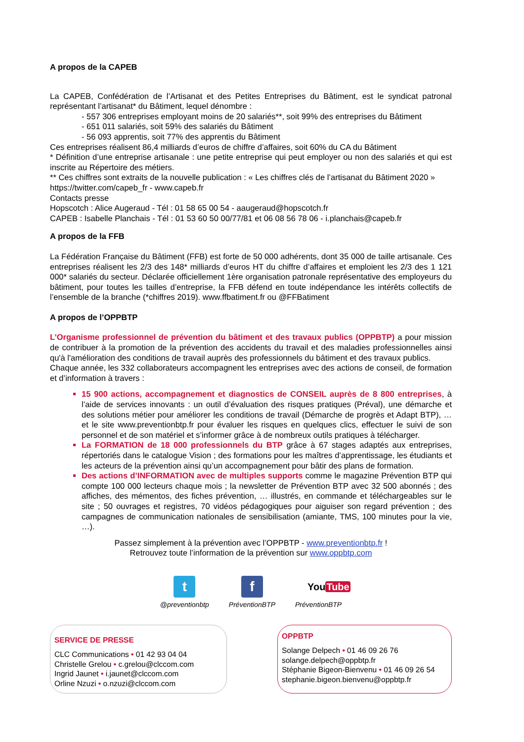A propos de la CAPEB
La CAPEB, Confédération de l’Artisanat et des Petites Entreprises du Bâtiment, est le syndicat patronal représentant l’artisanat* du Bâtiment, lequel dénombre :
- 557 306 entreprises employant moins de 20 salariés**, soit 99% des entreprises du Bâtiment
- 651 011 salariés, soit 59% des salariés du Bâtiment
- 56 093 apprentis, soit 77% des apprentis du Bâtiment
Ces entreprises réalisent 86,4 milliards d’euros de chiffre d’affaires, soit 60% du CA du Bâtiment
* Définition d’une entreprise artisanale : une petite entreprise qui peut employer ou non des salariés et qui est inscrite au Répertoire des métiers.
** Ces chiffres sont extraits de la nouvelle publication : « Les chiffres clés de l’artisanat du Bâtiment 2020 »
https://twitter.com/capeb_fr - www.capeb.fr
Contacts presse
Hopscotch : Alice Augeraud - Tél : 01 58 65 00 54 - aaugeraud@hopscotch.fr
CAPEB : Isabelle Planchais - Tél : 01 53 60 50 00/77/81 et 06 08 56 78 06 - i.planchais@capeb.fr
A propos de la FFB
La Fédération Française du Bâtiment (FFB) est forte de 50 000 adhérents, dont 35 000 de taille artisanale. Ces entreprises réalisent les 2/3 des 148* milliards d’euros HT du chiffre d’affaires et emploient les 2/3 des 1 121 000* salariés du secteur. Déclarée officiellement 1ère organisation patronale représentative des employeurs du bâtiment, pour toutes les tailles d’entreprise, la FFB défend en toute indépendance les intérêts collectifs de l’ensemble de la branche (*chiffres 2019). www.ffbatiment.fr ou @FFBatiment
A propos de l’OPPBTP
L’Organisme professionnel de prévention du bâtiment et des travaux publics (OPPBTP) a pour mission de contribuer à la promotion de la prévention des accidents du travail et des maladies professionnelles ainsi qu'à l'amélioration des conditions de travail auprès des professionnels du bâtiment et des travaux publics.
Chaque année, les 332 collaborateurs accompagnent les entreprises avec des actions de conseil, de formation et d’information à travers :
15 900 actions, accompagnement et diagnostics de CONSEIL auprès de 8 800 entreprises, à l’aide de services innovants : un outil d’évaluation des risques pratiques (Préval), une démarche et des solutions métier pour améliorer les conditions de travail (Démarche de progrès et Adapt BTP), … et le site www.preventionbtp.fr pour évaluer les risques en quelques clics, effectuer le suivi de son personnel et de son matériel et s’informer grâce à de nombreux outils pratiques à télécharger.
La FORMATION de 18 000 professionnels du BTP grâce à 67 stages adaptés aux entreprises, répertoriés dans le catalogue Vision ; des formations pour les maîtres d’apprentissage, les étudiants et les acteurs de la prévention ainsi qu’un accompagnement pour bâtir des plans de formation.
Des actions d’INFORMATION avec de multiples supports comme le magazine Prévention BTP qui compte 100 000 lecteurs chaque mois ; la newsletter de Prévention BTP avec 32 500 abonnés ; des affiches, des mémentos, des fiches prévention, … illustrés, en commande et téléchargeables sur le site ; 50 ouvrages et registres, 70 vidéos pédagogiques pour aiguiser son regard prévention ; des campagnes de communication nationales de sensibilisation (amiante, TMS, 100 minutes pour la vie, …).
Passez simplement à la prévention avec l’OPPBTP - www.preventionbtp.fr !
Retrouvez toute l’information de la prévention sur www.oppbtp.com
t
@preventionbtp
f
PréventionBTP
YouTube
PréventionBTP
SERVICE DE PRESSE
CLC Communications • 01 42 93 04 04
Christelle Grelou • c.grelou@clccom.com
Ingrid Jaunet • i.jaunet@clccom.com
Orline Nzuzi • o.nzuzi@clccom.com
OPPBTP
Solange Delpech • 01 46 09 26 76
solange.delpech@oppbtp.fr
Stéphanie Bigeon-Bienvenu • 01 46 09 26 54
stephanie.bigeon.bienvenu@oppbtp.fr